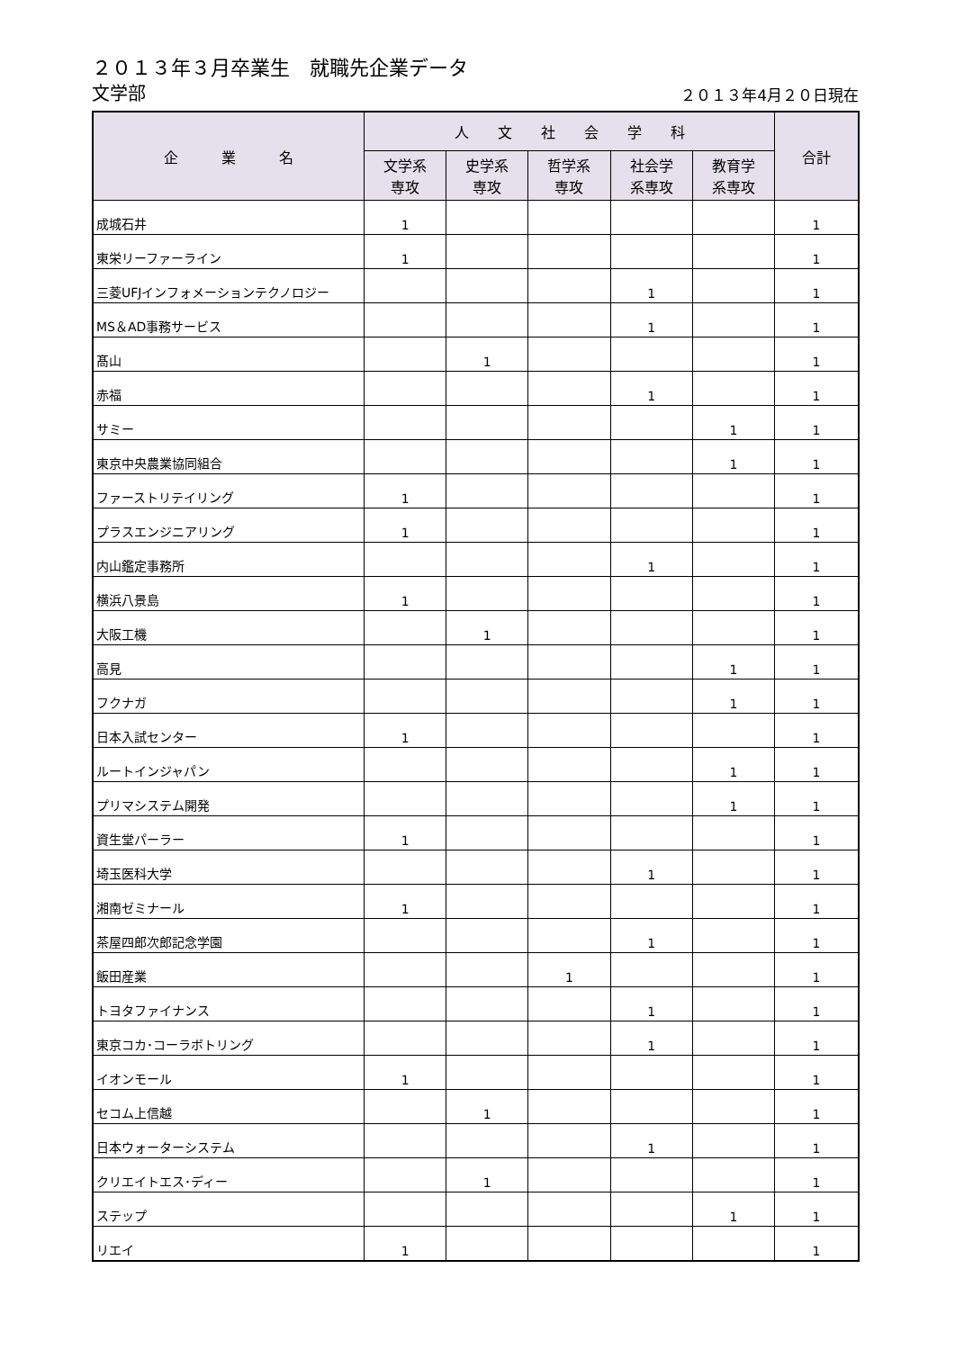２０１３年３月卒業生　就職先企業データ
文学部 ２０１３年4月２０日現在
| 企 業 名 | 人 文 社 会 学 科 | | | | | 合計 |
| --- | --- | --- | --- | --- | --- | --- |
| | 文学系 専攻 | 史学系 専攻 | 哲学系 専攻 | 社会学 系専攻 | 教育学 系専攻 | |
| 成城石井 | 1 | | | | | 1 |
| 東栄リーファーライン | 1 | | | | | 1 |
| 三菱UFJインフォメーションテクノロジー | | | | 1 | | 1 |
| MS＆AD事務サービス | | | | 1 | | 1 |
| 髙山 | | 1 | | | | 1 |
| 赤福 | | | | 1 | | 1 |
| サミー | | | | | 1 | 1 |
| 東京中央農業協同組合 | | | | | 1 | 1 |
| ファーストリテイリング | 1 | | | | | 1 |
| プラスエンジニアリング | 1 | | | | | 1 |
| 内山鑑定事務所 | | | | 1 | | 1 |
| 横浜八景島 | 1 | | | | | 1 |
| 大阪工機 | | 1 | | | | 1 |
| 高見 | | | | | 1 | 1 |
| フクナガ | | | | | 1 | 1 |
| 日本入試センター | 1 | | | | | 1 |
| ルートインジャパン | | | | | 1 | 1 |
| プリマシステム開発 | | | | | 1 | 1 |
| 資生堂パーラー | 1 | | | | | 1 |
| 埼玉医科大学 | | | | 1 | | 1 |
| 湘南ゼミナール | 1 | | | | | 1 |
| 茶屋四郎次郎記念学園 | | | | 1 | | 1 |
| 飯田産業 | | | 1 | | | 1 |
| トヨタファイナンス | | | | 1 | | 1 |
| 東京コカ･コーラボトリング | | | | 1 | | 1 |
| イオンモール | 1 | | | | | 1 |
| セコム上信越 | | 1 | | | | 1 |
| 日本ウォーターシステム | | | | 1 | | 1 |
| クリエイトエス･ディー | | 1 | | | | 1 |
| ステップ | | | | | 1 | 1 |
| リエイ | 1 | | | | | 1 |